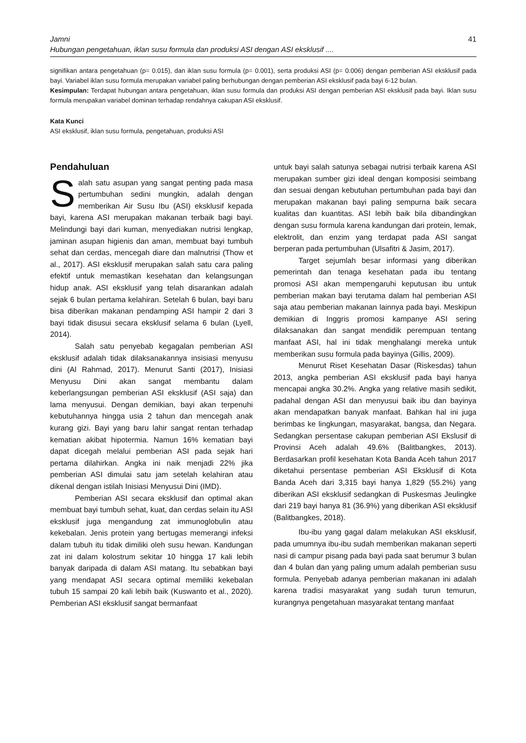Jamni
Hubungan pengetahuan, iklan susu formula dan produksi ASI dengan ASI eksklusif ....
41
signifikan antara pengetahuan (p= 0.015), dan iklan susu formula (p= 0.001), serta produksi ASI (p= 0.006) dengan pemberian ASI eksklusif pada bayi. Variabel iklan susu formula merupakan variabel paling berhubungan dengan pemberian ASI eksklusif pada bayi 6-12 bulan.
Kesimpulan: Terdapat hubungan antara pengetahuan, iklan susu formula dan produksi ASI dengan pemberian ASI eksklusif pada bayi. Iklan susu formula merupakan variabel dominan terhadap rendahnya cakupan ASI eksklusif.
Kata Kunci
ASI eksklusif, iklan susu formula, pengetahuan, produksi ASI
Pendahuluan
Salah satu asupan yang sangat penting pada masa pertumbuhan sedini mungkin, adalah dengan memberikan Air Susu Ibu (ASI) eksklusif kepada bayi, karena ASI merupakan makanan terbaik bagi bayi. Melindungi bayi dari kuman, menyediakan nutrisi lengkap, jaminan asupan higienis dan aman, membuat bayi tumbuh sehat dan cerdas, mencegah diare dan malnutrisi (Thow et al., 2017). ASI eksklusif merupakan salah satu cara paling efektif untuk memastikan kesehatan dan kelangsungan hidup anak. ASI eksklusif yang telah disarankan adalah sejak 6 bulan pertama kelahiran. Setelah 6 bulan, bayi baru bisa diberikan makanan pendamping ASI hampir 2 dari 3 bayi tidak disusui secara eksklusif selama 6 bulan (Lyell, 2014).
Salah satu penyebab kegagalan pemberian ASI eksklusif adalah tidak dilaksanakannya insisiasi menyusu dini (Al Rahmad, 2017). Menurut Santi (2017), Inisiasi Menyusu Dini akan sangat membantu dalam keberlangsungan pemberian ASI eksklusif (ASI saja) dan lama menyusui. Dengan demikian, bayi akan terpenuhi kebutuhannya hingga usia 2 tahun dan mencegah anak kurang gizi. Bayi yang baru lahir sangat rentan terhadap kematian akibat hipotermia. Namun 16% kematian bayi dapat dicegah melalui pemberian ASI pada sejak hari pertama dilahirkan. Angka ini naik menjadi 22% jika pemberian ASI dimulai satu jam setelah kelahiran atau dikenal dengan istilah Inisiasi Menyusui Dini (IMD).
Pemberian ASI secara eksklusif dan optimal akan membuat bayi tumbuh sehat, kuat, dan cerdas selain itu ASI eksklusif juga mengandung zat immunoglobulin atau kekebalan. Jenis protein yang bertugas memerangi infeksi dalam tubuh itu tidak dimiliki oleh susu hewan. Kandungan zat ini dalam kolostrum sekitar 10 hingga 17 kali lebih banyak daripada di dalam ASI matang. Itu sebabkan bayi yang mendapat ASI secara optimal memiliki kekebalan tubuh 15 sampai 20 kali lebih baik (Kuswanto et al., 2020). Pemberian ASI eksklusif sangat bermanfaat
untuk bayi salah satunya sebagai nutrisi terbaik karena ASI merupakan sumber gizi ideal dengan komposisi seimbang dan sesuai dengan kebutuhan pertumbuhan pada bayi dan merupakan makanan bayi paling sempurna baik secara kualitas dan kuantitas. ASI lebih baik bila dibandingkan dengan susu formula karena kandungan dari protein, lemak, elektrolit, dan enzim yang terdapat pada ASI sangat berperan pada pertumbuhan (Ulsafitri & Jasim, 2017).
Target sejumlah besar informasi yang diberikan pemerintah dan tenaga kesehatan pada ibu tentang promosi ASI akan mempengaruhi keputusan ibu untuk pemberian makan bayi terutama dalam hal pemberian ASI saja atau pemberian makanan lainnya pada bayi. Meskipun demikian di Inggris promosi kampanye ASI sering dilaksanakan dan sangat mendidik perempuan tentang manfaat ASI, hal ini tidak menghalangi mereka untuk memberikan susu formula pada bayinya (Gillis, 2009).
Menurut Riset Kesehatan Dasar (Riskesdas) tahun 2013, angka pemberian ASI eksklusif pada bayi hanya mencapai angka 30.2%. Angka yang relative masih sedikit, padahal dengan ASI dan menyusui baik ibu dan bayinya akan mendapatkan banyak manfaat. Bahkan hal ini juga berimbas ke lingkungan, masyarakat, bangsa, dan Negara. Sedangkan persentase cakupan pemberian ASI Ekslusif di Provinsi Aceh adalah 49.6% (Balitbangkes, 2013). Berdasarkan profil kesehatan Kota Banda Aceh tahun 2017 diketahui persentase pemberian ASI Eksklusif di Kota Banda Aceh dari 3,315 bayi hanya 1,829 (55.2%) yang diberikan ASI eksklusif sedangkan di Puskesmas Jeulingke dari 219 bayi hanya 81 (36.9%) yang diberikan ASI eksklusif (Balitbangkes, 2018).
Ibu-ibu yang gagal dalam melakukan ASI eksklusif, pada umumnya ibu-ibu sudah memberikan makanan seperti nasi di campur pisang pada bayi pada saat berumur 3 bulan dan 4 bulan dan yang paling umum adalah pemberian susu formula. Penyebab adanya pemberian makanan ini adalah karena tradisi masyarakat yang sudah turun temurun, kurangnya pengetahuan masyarakat tentang manfaat